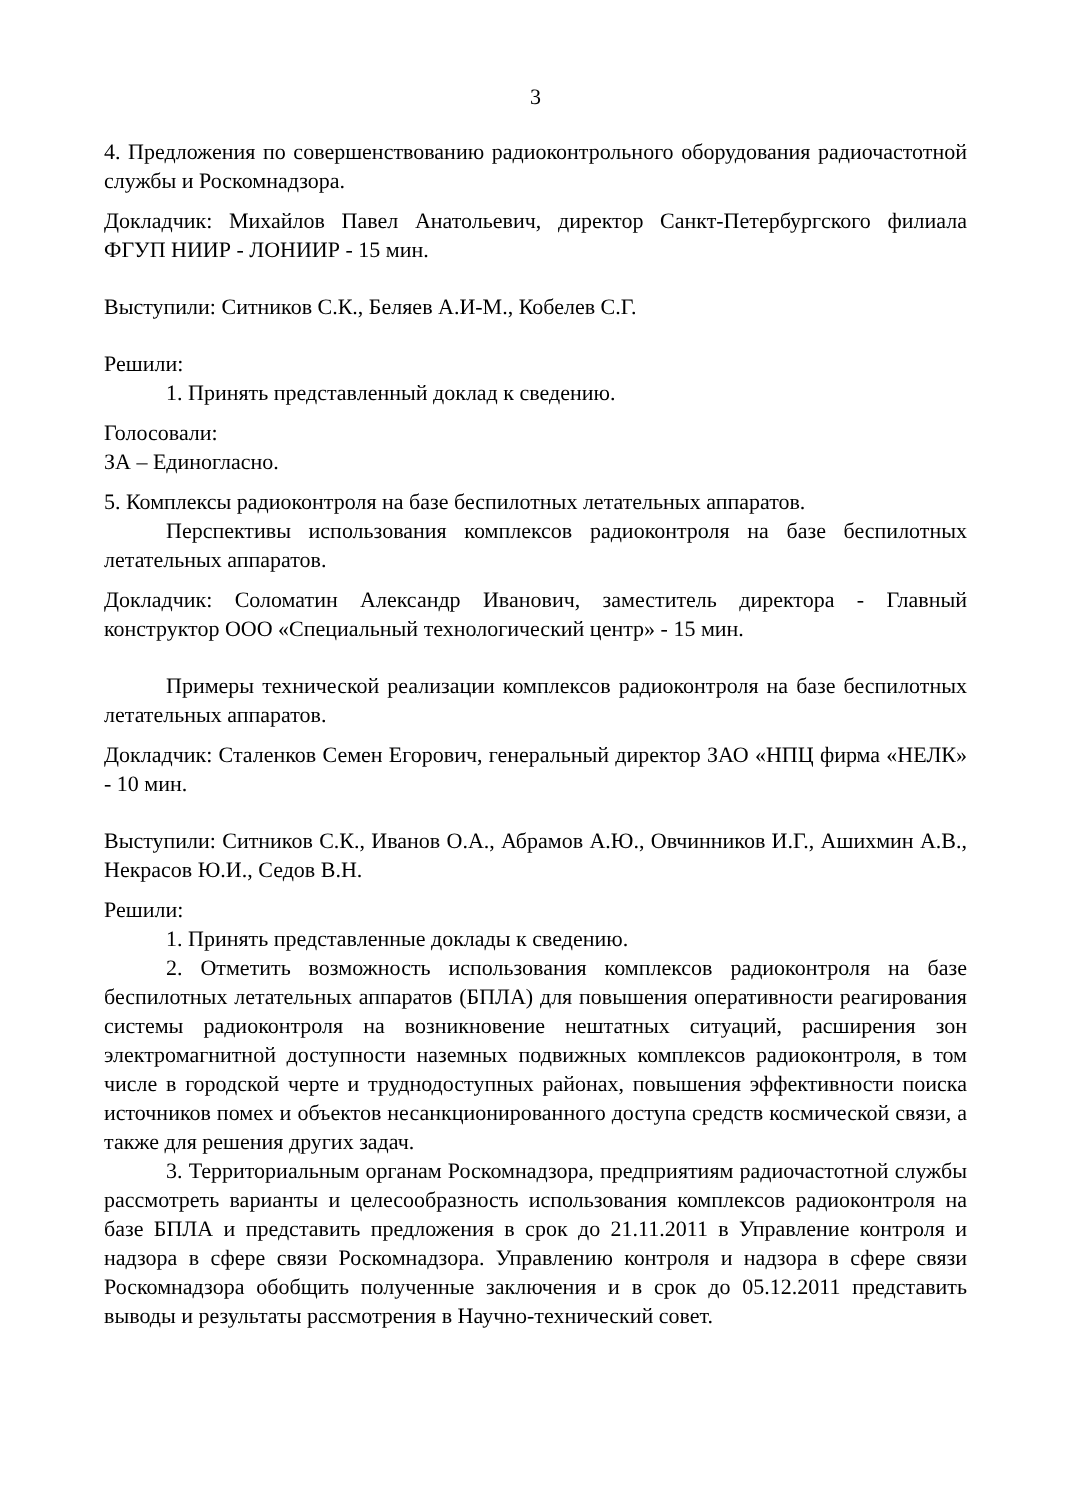3
4. Предложения по совершенствованию радиоконтрольного оборудования радиочастотной службы и Роскомнадзора.
Докладчик: Михайлов Павел Анатольевич, директор Санкт-Петербургского филиала ФГУП НИИР - ЛОНИИР - 15 мин.
Выступили: Ситников С.К., Беляев А.И-М., Кобелев С.Г.
Решили:
1. Принять представленный доклад к сведению.
Голосовали:
ЗА – Единогласно.
5. Комплексы радиоконтроля на базе беспилотных летательных аппаратов.
Перспективы использования комплексов радиоконтроля на базе беспилотных летательных аппаратов.
Докладчик: Соломатин Александр Иванович, заместитель директора - Главный конструктор ООО «Специальный технологический центр» - 15 мин.
Примеры технической реализации комплексов радиоконтроля на базе беспилотных летательных аппаратов.
Докладчик: Сталенков Семен Егорович, генеральный директор ЗАО «НПЦ фирма «НЕЛК» - 10 мин.
Выступили: Ситников С.К., Иванов О.А., Абрамов А.Ю., Овчинников И.Г., Ашихмин А.В., Некрасов Ю.И., Седов В.Н.
Решили:
1. Принять представленные доклады к сведению.
2. Отметить возможность использования комплексов радиоконтроля на базе беспилотных летательных аппаратов (БПЛА) для повышения оперативности реагирования системы радиоконтроля на возникновение нештатных ситуаций, расширения зон электромагнитной доступности наземных подвижных комплексов радиоконтроля, в том числе в городской черте и труднодоступных районах, повышения эффективности поиска источников помех и объектов несанкционированного доступа средств космической связи, а также для решения других задач.
3. Территориальным органам Роскомнадзора, предприятиям радиочастотной службы рассмотреть варианты и целесообразность использования комплексов радиоконтроля на базе БПЛА и представить предложения в срок до 21.11.2011 в Управление контроля и надзора в сфере связи Роскомнадзора. Управлению контроля и надзора в сфере связи Роскомнадзора обобщить полученные заключения и в срок до 05.12.2011 представить выводы и результаты рассмотрения в Научно-технический совет.